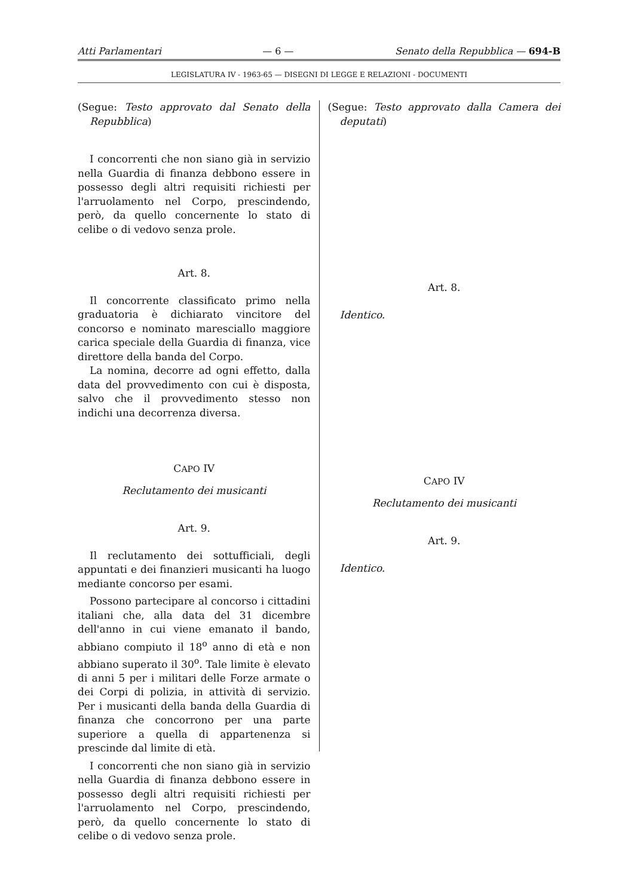Atti Parlamentari — 6 — Senato della Repubblica — 694-B
LEGISLATURA IV - 1963-65 — DISEGNI DI LEGGE E RELAZIONI - DOCUMENTI
(Segue: Testo approvato dal Senato della Repubblica)
I concorrenti che non siano già in servizio nella Guardia di finanza debbono essere in possesso degli altri requisiti richiesti per l'arruolamento nel Corpo, prescindendo, però, da quello concernente lo stato di celibe o di vedovo senza prole.
Art. 8.
Il concorrente classificato primo nella graduatoria è dichiarato vincitore del concorso e nominato maresciallo maggiore carica speciale della Guardia di finanza, vice direttore della banda del Corpo.
La nomina, decorre ad ogni effetto, dalla data del provvedimento con cui è disposta, salvo che il provvedimento stesso non indichi una decorrenza diversa.
CAPO IV
Reclutamento dei musicanti
Art. 9.
Il reclutamento dei sottufficiali, degli appuntati e dei finanzieri musicanti ha luogo mediante concorso per esami.
Possono partecipare al concorso i cittadini italiani che, alla data del 31 dicembre dell'anno in cui viene emanato il bando, abbiano compiuto il 18<sup>o</sup> anno di età e non abbiano superato il 30<sup>o</sup>. Tale limite è elevato di anni 5 per i militari delle Forze armate o dei Corpi di polizia, in attività di servizio. Per i musicanti della banda della Guardia di finanza che concorrono per una parte superiore a quella di appartenenza si prescinde dal limite di età.
I concorrenti che non siano già in servizio nella Guardia di finanza debbono essere in possesso degli altri requisiti richiesti per l'arruolamento nel Corpo, prescindendo, però, da quello concernente lo stato di celibe o di vedovo senza prole.
(Segue: Testo approvato dalla Camera dei deputati)
Art. 8.
Identico.
CAPO IV
Reclutamento dei musicanti
Art. 9.
Identico.